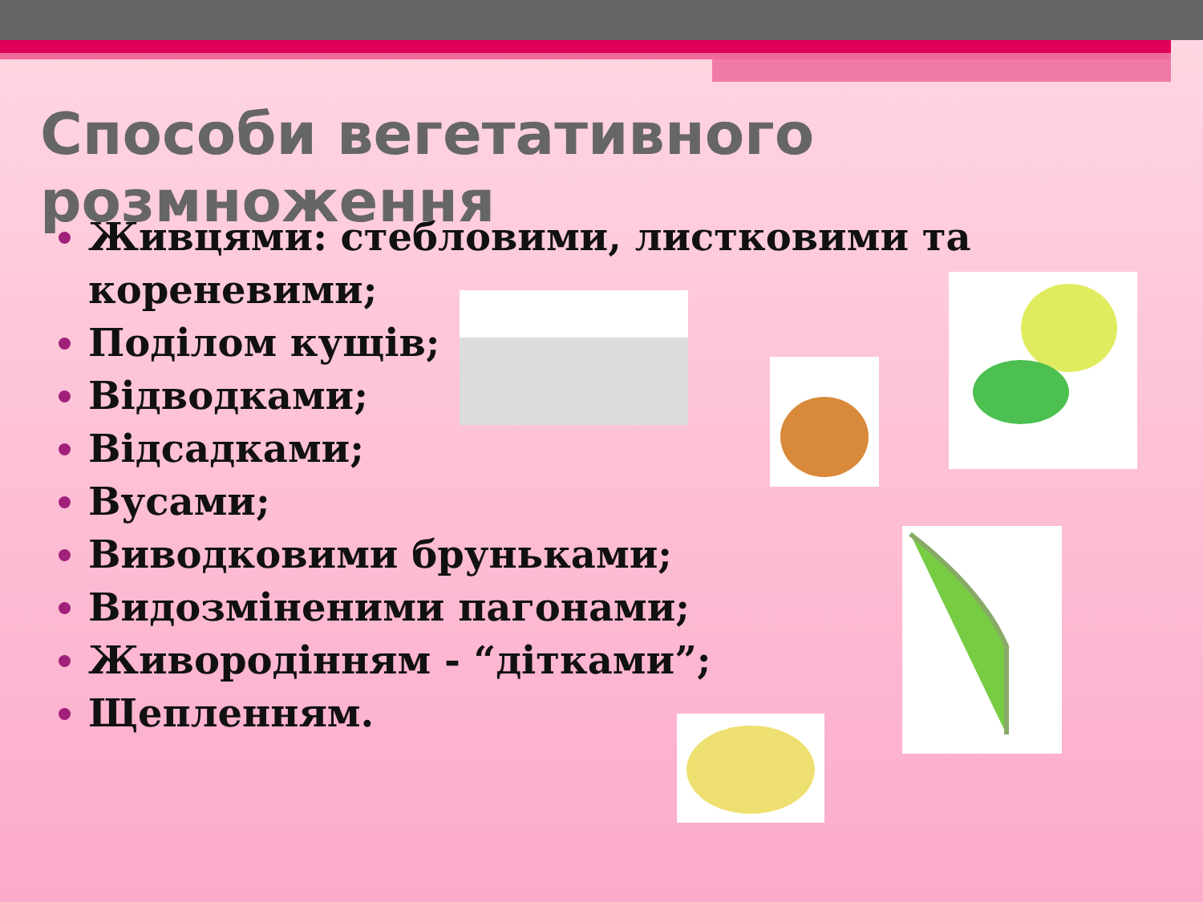Способи вегетативного розмноження
Живцями: стебловими, листковими та кореневими;
Поділом кущів;
Відводками;
Відсадками;
Вусами;
Виводковими бруньками;
Видозміненими пагонами;
Живородінням - “дітками”;
Щепленням.